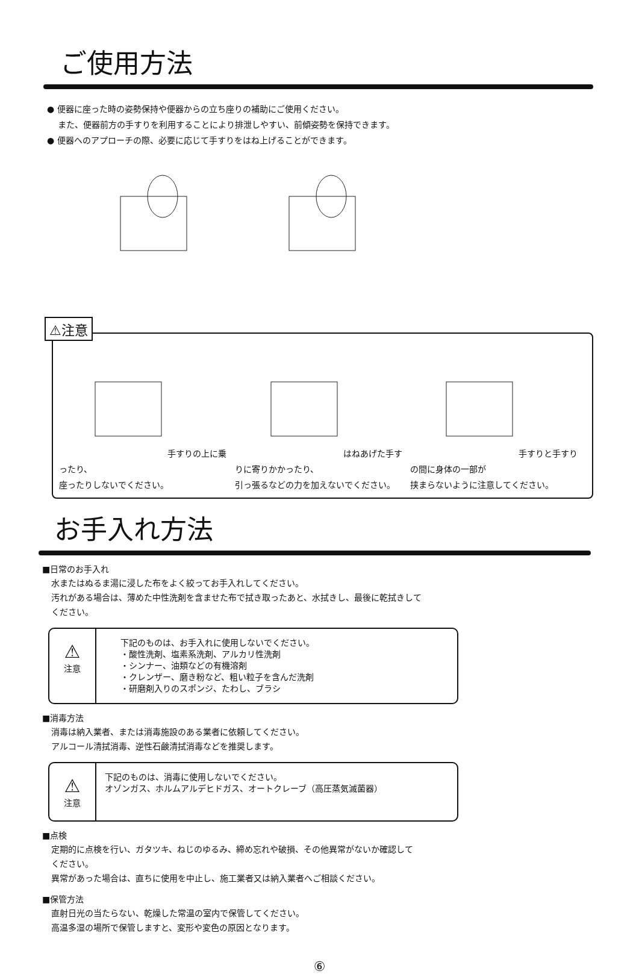ご使用方法
● 便器に座った時の姿勢保持や便器からの立ち座りの補助にご使用ください。
　 また、便器前方の手すりを利用することにより排泄しやすい、前傾姿勢を保持できます。
● 便器へのアプローチの際、必要に応じて手すりをはね上げることができます。
⚠注意
手すりの上に乗ったり、
座ったりしないでください。
はねあげた手すりに寄りかかったり、
引っ張るなどの力を加えないでください。
手すりと手すりの間に身体の一部が
挟まらないように注意してください。
お手入れ方法
■日常のお手入れ
水またはぬるま湯に浸した布をよく絞ってお手入れしてください。
汚れがある場合は、薄めた中性洗剤を含ませた布で拭き取ったあと、水拭きし、最後に乾拭きして
ください。
⚠
注意
下記のものは、お手入れに使用しないでください。
・酸性洗剤、塩素系洗剤、アルカリ性洗剤
・シンナー、油類などの有機溶剤
・クレンザー、磨き粉など、粗い粒子を含んだ洗剤
・研磨剤入りのスポンジ、たわし、ブラシ
■消毒方法
消毒は納入業者、または消毒施設のある業者に依頼してください。
アルコール清拭消毒、逆性石鹸清拭消毒などを推奨します。
⚠
注意
下記のものは、消毒に使用しないでください。
オゾンガス、ホルムアルデヒドガス、オートクレーブ（高圧蒸気滅菌器）
■点検
定期的に点検を行い、ガタツキ、ねじのゆるみ、締め忘れや破損、その他異常がないか確認して
ください。
異常があった場合は、直ちに使用を中止し、施工業者又は納入業者へご相談ください。
■保管方法
直射日光の当たらない、乾燥した常温の室内で保管してください。
高温多湿の場所で保管しますと、変形や変色の原因となります。
⑥